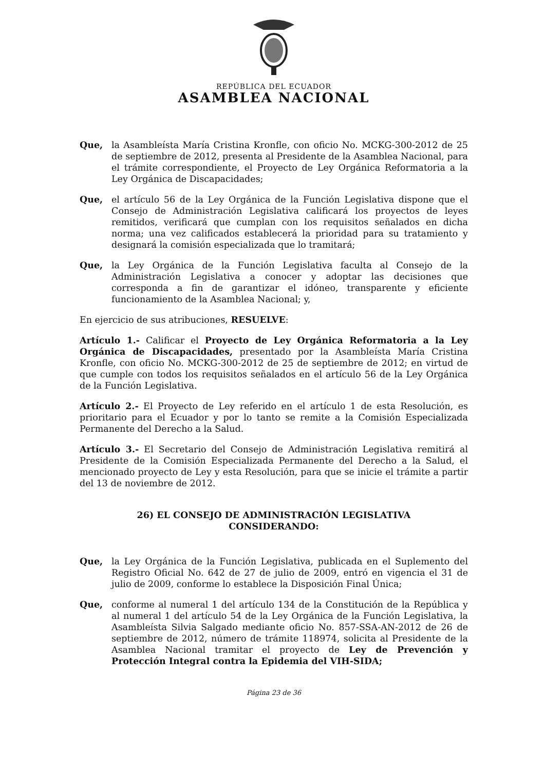REPÚBLICA DEL ECUADOR
ASAMBLEA NACIONAL
Que, la Asambleísta María Cristina Kronfle, con oficio No. MCKG-300-2012 de 25 de septiembre de 2012, presenta al Presidente de la Asamblea Nacional, para el trámite correspondiente, el Proyecto de Ley Orgánica Reformatoria a la Ley Orgánica de Discapacidades;
Que, el artículo 56 de la Ley Orgánica de la Función Legislativa dispone que el Consejo de Administración Legislativa calificará los proyectos de leyes remitidos, verificará que cumplan con los requisitos señalados en dicha norma; una vez calificados establecerá la prioridad para su tratamiento y designará la comisión especializada que lo tramitará;
Que, la Ley Orgánica de la Función Legislativa faculta al Consejo de la Administración Legislativa a conocer y adoptar las decisiones que corresponda a fin de garantizar el idóneo, transparente y eficiente funcionamiento de la Asamblea Nacional; y,
En ejercicio de sus atribuciones, RESUELVE:
Artículo 1.- Calificar el Proyecto de Ley Orgánica Reformatoria a la Ley Orgánica de Discapacidades, presentado por la Asambleísta María Cristina Kronfle, con oficio No. MCKG-300-2012 de 25 de septiembre de 2012; en virtud de que cumple con todos los requisitos señalados en el artículo 56 de la Ley Orgánica de la Función Legislativa.
Artículo 2.- El Proyecto de Ley referido en el artículo 1 de esta Resolución, es prioritario para el Ecuador y por lo tanto se remite a la Comisión Especializada Permanente del Derecho a la Salud.
Artículo 3.- El Secretario del Consejo de Administración Legislativa remitirá al Presidente de la Comisión Especializada Permanente del Derecho a la Salud, el mencionado proyecto de Ley y esta Resolución, para que se inicie el trámite a partir del 13 de noviembre de 2012.
26) EL CONSEJO DE ADMINISTRACIÓN LEGISLATIVA
CONSIDERANDO:
Que, la Ley Orgánica de la Función Legislativa, publicada en el Suplemento del Registro Oficial No. 642 de 27 de julio de 2009, entró en vigencia el 31 de julio de 2009, conforme lo establece la Disposición Final Única;
Que, conforme al numeral 1 del artículo 134 de la Constitución de la República y al numeral 1 del artículo 54 de la Ley Orgánica de la Función Legislativa, la Asambleísta Silvia Salgado mediante oficio No. 857-SSA-AN-2012 de 26 de septiembre de 2012, número de trámite 118974, solicita al Presidente de la Asamblea Nacional tramitar el proyecto de Ley de Prevención y Protección Integral contra la Epidemia del VIH-SIDA;
Página 23 de 36